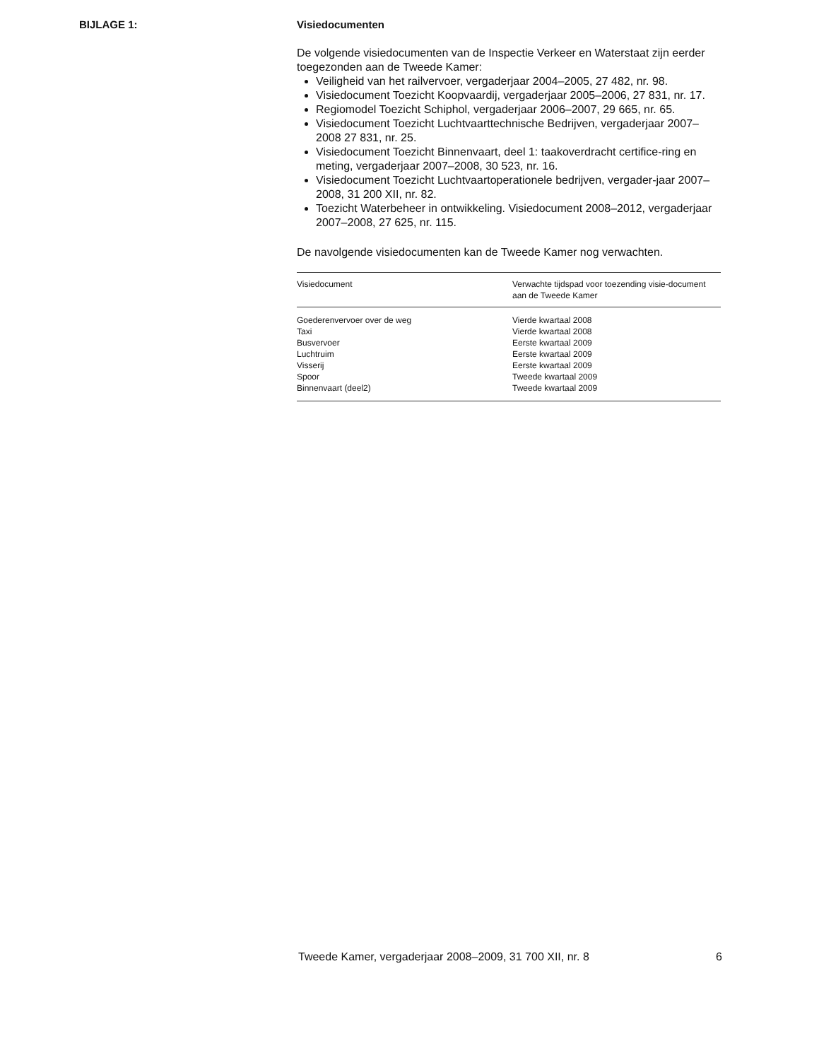BIJLAGE 1: Visiedocumenten
De volgende visiedocumenten van de Inspectie Verkeer en Waterstaat zijn eerder toegezonden aan de Tweede Kamer:
Veiligheid van het railvervoer, vergaderjaar 2004–2005, 27 482, nr. 98.
Visiedocument Toezicht Koopvaardij, vergaderjaar 2005–2006, 27 831, nr. 17.
Regiomodel Toezicht Schiphol, vergaderjaar 2006–2007, 29 665, nr. 65.
Visiedocument Toezicht Luchtvaarttechnische Bedrijven, vergaderjaar 2007–2008 27 831, nr. 25.
Visiedocument Toezicht Binnenvaart, deel 1: taakoverdracht certifice-ring en meting, vergaderjaar 2007–2008, 30 523, nr. 16.
Visiedocument Toezicht Luchtvaartoperationele bedrijven, vergader-jaar 2007–2008, 31 200 XII, nr. 82.
Toezicht Waterbeheer in ontwikkeling. Visiedocument 2008–2012, vergaderjaar 2007–2008, 27 625, nr. 115.
De navolgende visiedocumenten kan de Tweede Kamer nog verwachten.
| Visiedocument | Verwachte tijdspad voor toezending visie-document aan de Tweede Kamer |
| --- | --- |
| Goederenvervoer over de weg | Vierde kwartaal 2008 |
| Taxi | Vierde kwartaal 2008 |
| Busvervoer | Eerste kwartaal 2009 |
| Luchtruim | Eerste kwartaal 2009 |
| Visserij | Eerste kwartaal 2009 |
| Spoor | Tweede kwartaal 2009 |
| Binnenvaart (deel2) | Tweede kwartaal 2009 |
Tweede Kamer, vergaderjaar 2008–2009, 31 700 XII, nr. 8 6